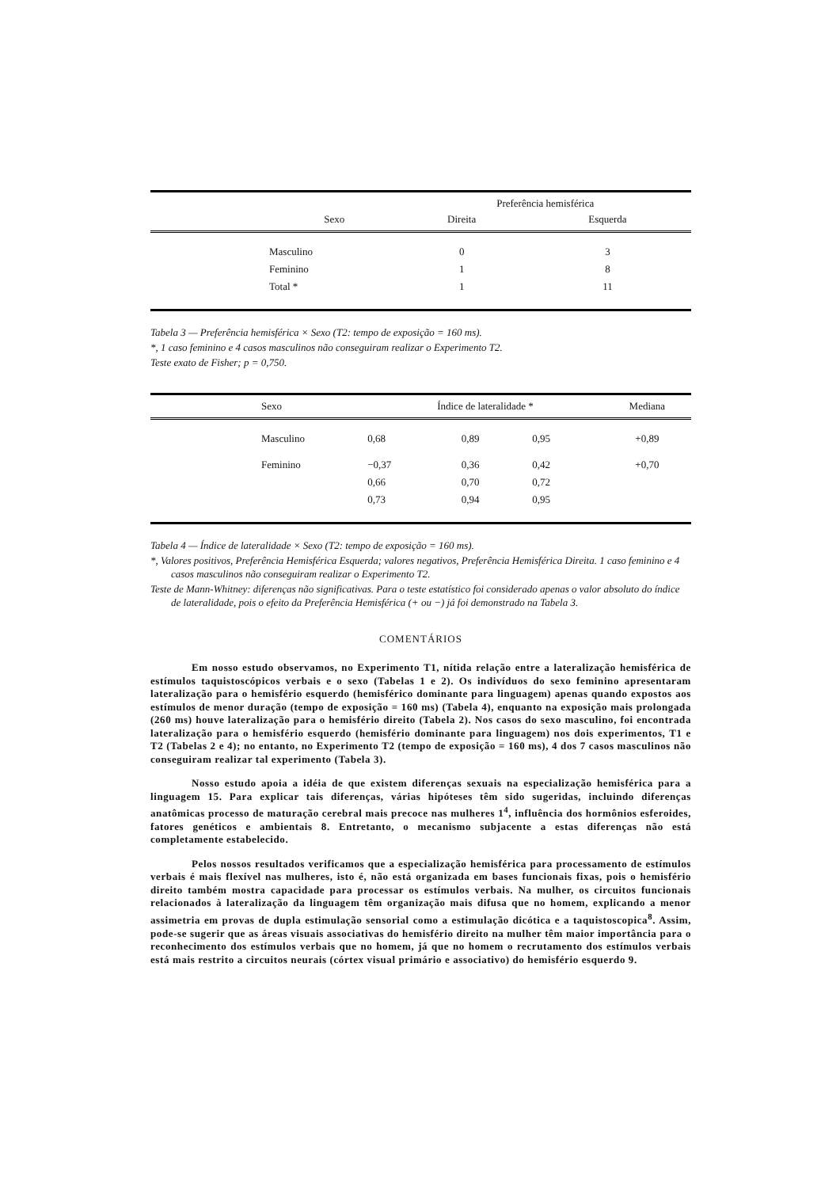| | | Preferência hemisférica | | |
| | Sexo | Direita | Esquerda | |
| | Masculino | 0 | 3 | |
| | Feminino | 1 | 8 | |
| | Total * | 1 | 11 | |
Tabela 3 — Preferência hemisférica × Sexo (T2: tempo de exposição = 160 ms).
*, 1 caso feminino e 4 casos masculinos não conseguiram realizar o Experimento T2.
Teste exato de Fisher; p = 0,750.
| | Sexo | Índice de lateralidade * | | | Mediana | |
| | Masculino | 0,68 | 0,89 | 0,95 | +0,89 | |
| | Feminino | −0,37 | 0,36 | 0,42 | +0,70 | |
| | | 0,66 | 0,70 | 0,72 | | |
| | | 0,73 | 0,94 | 0,95 | | |
Tabela 4 — Índice de lateralidade × Sexo (T2: tempo de exposição = 160 ms).
*, Valores positivos, Preferência Hemisférica Esquerda; valores negativos, Preferência Hemisférica Direita. 1 caso feminino e 4 casos masculinos não conseguiram realizar o Experimento T2.
Teste de Mann-Whitney: diferenças não significativas. Para o teste estatístico foi considerado apenas o valor absoluto do índice de lateralidade, pois o efeito da Preferência Hemisférica (+ ou −) já foi demonstrado na Tabela 3.
COMENTÁRIOS
Em nosso estudo observamos, no Experimento T1, nítida relação entre a lateralização hemisférica de estímulos taquistoscópicos verbais e o sexo (Tabelas 1 e 2). Os indivíduos do sexo feminino apresentaram lateralização para o hemisfério esquerdo (hemisférico dominante para linguagem) apenas quando expostos aos estímulos de menor duração (tempo de exposição = 160 ms) (Tabela 4), enquanto na exposição mais prolongada (260 ms) houve lateralização para o hemisfério direito (Tabela 2). Nos casos do sexo masculino, foi encontrada lateralização para o hemisfério esquerdo (hemisfério dominante para linguagem) nos dois experimentos, T1 e T2 (Tabelas 2 e 4); no entanto, no Experimento T2 (tempo de exposição = 160 ms), 4 dos 7 casos masculinos não conseguiram realizar tal experimento (Tabela 3).
Nosso estudo apoia a idéia de que existem diferenças sexuais na especialização hemisférica para a linguagem 15. Para explicar tais diferenças, várias hipóteses têm sido sugeridas, incluindo diferenças anatômicas processo de maturação cerebral mais precoce nas mulheres 1<sup>4</sup>, influência dos hormônios esferoides, fatores genéticos e ambientais 8. Entretanto, o mecanismo subjacente a estas diferenças não está completamente estabelecido.
Pelos nossos resultados verificamos que a especialização hemisférica para processamento de estímulos verbais é mais flexível nas mulheres, isto é, não está organizada em bases funcionais fixas, pois o hemisfério direito também mostra capacidade para processar os estímulos verbais. Na mulher, os circuitos funcionais relacionados à lateralização da linguagem têm organização mais difusa que no homem, explicando a menor assimetria em provas de dupla estimulação sensorial como a estimulação dicótica e a taquistoscopica<sup>8</sup>. Assim, pode-se sugerir que as áreas visuais associativas do hemisfério direito na mulher têm maior importância para o reconhecimento dos estímulos verbais que no homem, já que no homem o recrutamento dos estímulos verbais está mais restrito a circuitos neurais (córtex visual primário e associativo) do hemisfério esquerdo 9.